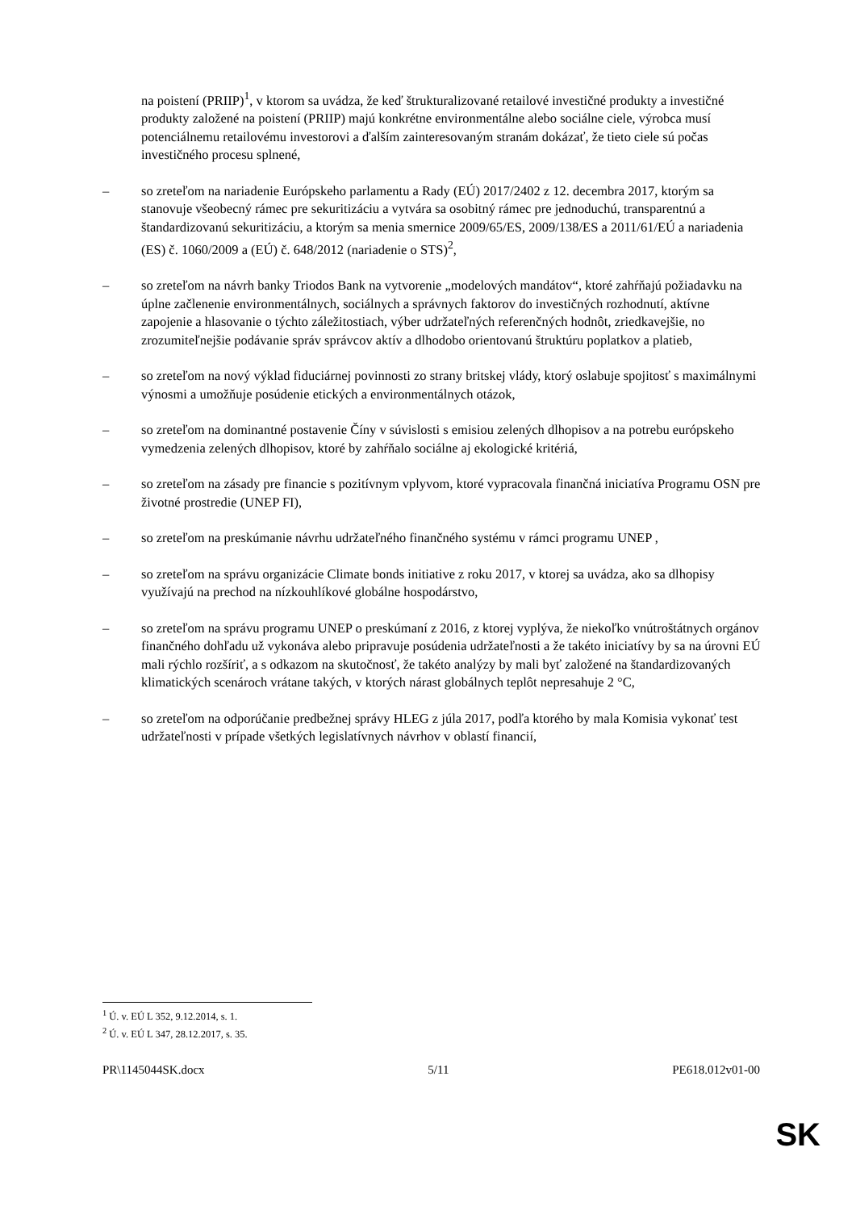na poistení (PRIIP)<sup>1</sup>, v ktorom sa uvádza, že keď štrukturalizované retailové investičné produkty a investičné produkty založené na poistení (PRIIP) majú konkrétne environmentálne alebo sociálne ciele, výrobca musí potenciálnemu retailovému investorovi a ďalším zainteresovaným stranám dokázať, že tieto ciele sú počas investičného procesu splnené,
– so zreteľom na nariadenie Európskeho parlamentu a Rady (EÚ) 2017/2402 z 12. decembra 2017, ktorým sa stanovuje všeobecný rámec pre sekuritizáciu a vytvára sa osobitný rámec pre jednoduchú, transparentnú a štandardizovanú sekuritizáciu, a ktorým sa menia smernice 2009/65/ES, 2009/138/ES a 2011/61/EÚ a nariadenia (ES) č. 1060/2009 a (EÚ) č. 648/2012 (nariadenie o STS)<sup>2</sup>,
– so zreteľom na návrh banky Triodos Bank na vytvorenie „modelových mandátov“, ktoré zahŕňajú požiadavku na úplne začlenenie environmentálnych, sociálnych a správnych faktorov do investičných rozhodnutí, aktívne zapojenie a hlasovanie o týchto záležitostiach, výber udržateľných referenčných hodnôt, zriedkavejšie, no zrozumiteľnejšie podávanie správ správcov aktív a dlhodobo orientovanú štruktúru poplatkov a platieb,
– so zreteľom na nový výklad fiduciárnej povinnosti zo strany britskej vlády, ktorý oslabuje spojitosť s maximálnymi výnosmi a umožňuje posúdenie etických a environmentálnych otázok,
– so zreteľom na dominantné postavenie Číny v súvislosti s emisiou zelených dlhopisov a na potrebu európskeho vymedzenia zelených dlhopisov, ktoré by zahŕňalo sociálne aj ekologické kritériá,
– so zreteľom na zásady pre financie s pozitívnym vplyvom, ktoré vypracovala finančná iniciatíva Programu OSN pre životné prostredie (UNEP FI),
– so zreteľom na preskúmanie návrhu udržateľného finančného systému v rámci programu UNEP ,
– so zreteľom na správu organizácie Climate bonds initiative z roku 2017, v ktorej sa uvádza, ako sa dlhopisy využívajú na prechod na nízkouhlíkové globálne hospodárstvo,
– so zreteľom na správu programu UNEP o preskúmaní z 2016, z ktorej vyplýva, že niekoľko vnútroštátnych orgánov finančného dohľadu už vykonáva alebo pripravuje posúdenia udržateľnosti a že takéto iniciatívy by sa na úrovni EÚ mali rýchlo rozšíriť, a s odkazom na skutočnosť, že takéto analýzy by mali byť založené na štandardizovaných klimatických scenároch vrátane takých, v ktorých nárast globálnych teplôt nepresahuje 2 °C,
– so zreteľom na odporúčanie predbežnej správy HLEG z júla 2017, podľa ktorého by mala Komisia vykonať test udržateľnosti v prípade všetkých legislatívnych návrhov v oblastí financií,
<sup>1</sup> Ú. v. EÚ L 352, 9.12.2014, s. 1.
<sup>2</sup> Ú. v. EÚ L 347, 28.12.2017, s. 35.
PR\1145044SK.docx 5/11 PE618.012v01-00
SK